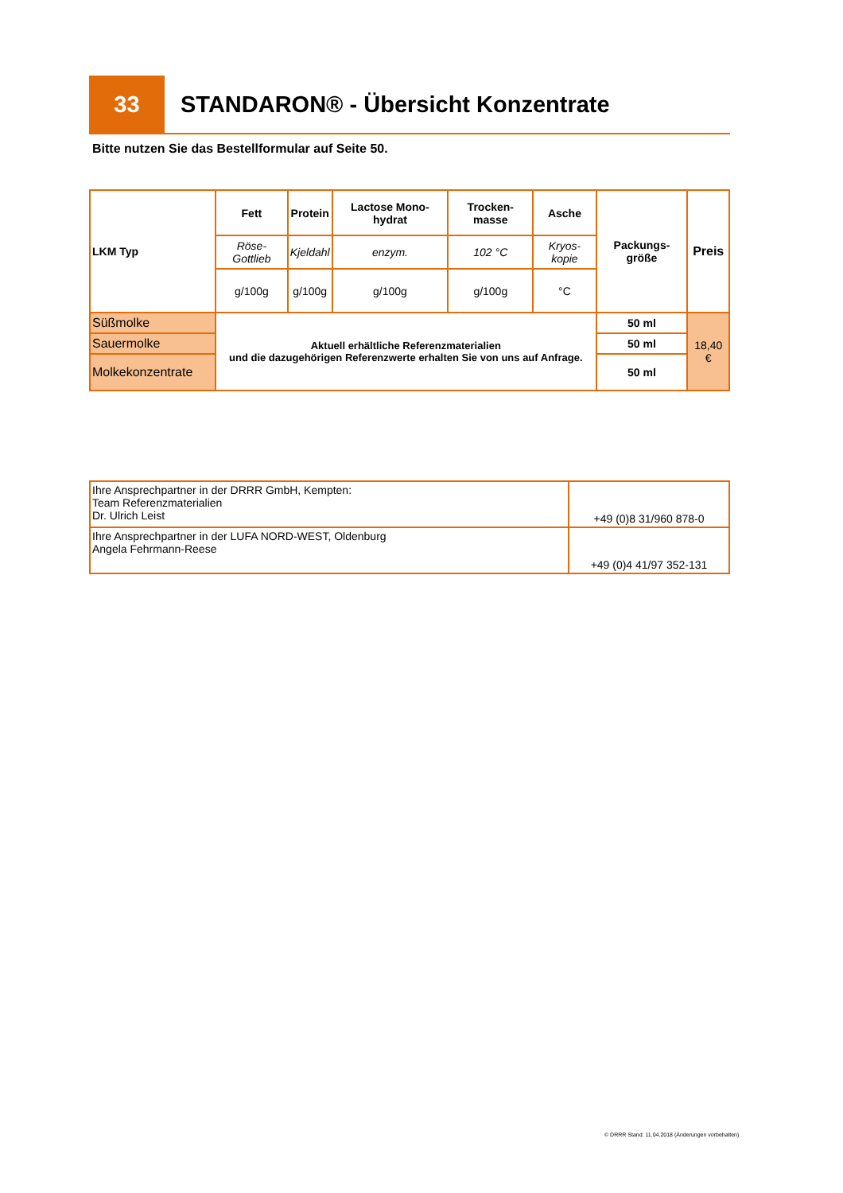33
STANDARON® - Übersicht Konzentrate
Bitte nutzen Sie das Bestellformular auf Seite 50.
| LKM Typ | Fett | Protein | Lactose Mono-hydrat | Trocken-masse | Asche | Packungs-größe | Preis |
| --- | --- | --- | --- | --- | --- | --- | --- |
| | Röse-Gottlieb | Kjeldahl | enzym. | 102 °C | Kryos-kopie | | |
| | g/100g | g/100g | g/100g | g/100g | °C | | |
| Süßmolke | Aktuell erhältliche Referenzmaterialien und die dazugehörigen Referenzwerte erhalten Sie von uns auf Anfrage. | | | | | 50 ml | 18,40 € |
| Sauermolke | | | | | | 50 ml | |
| Molkekonzentrate | | | | | | 50 ml | |
| Ihre Ansprechpartner in der DRRR GmbH, Kempten: Team Referenzmaterialien Dr. Ulrich Leist | +49 (0)8 31/960 878-0 |
| Ihre Ansprechpartner in der LUFA NORD-WEST, Oldenburg Angela Fehrmann-Reese | +49 (0)4 41/97 352-131 |
© DRRR Stand: 11.04.2018 (Änderungen vorbehalten)